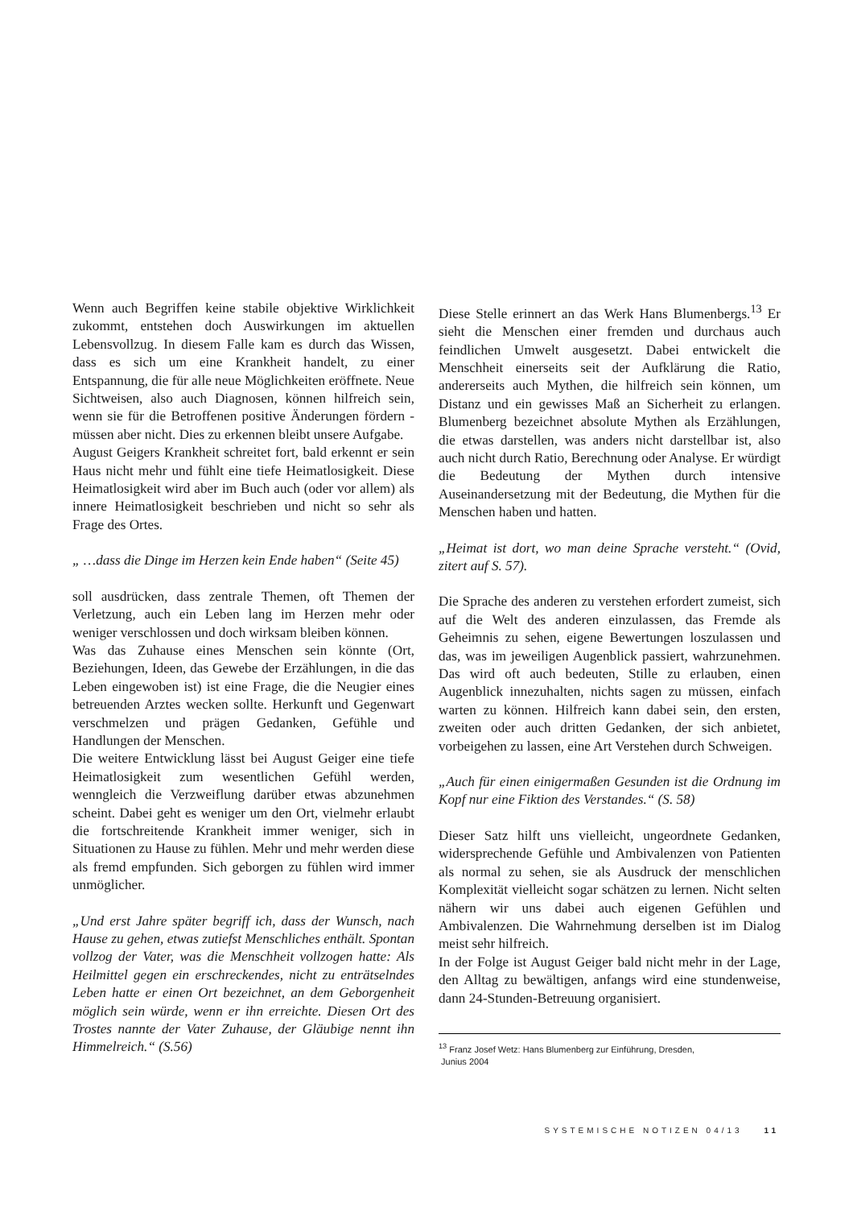Wenn auch Begriffen keine stabile objektive Wirklichkeit zukommt, entstehen doch Auswirkungen im aktuellen Lebensvollzug. In diesem Falle kam es durch das Wissen, dass es sich um eine Krankheit handelt, zu einer Entspannung, die für alle neue Möglichkeiten eröffnete. Neue Sichtweisen, also auch Diagnosen, können hilfreich sein, wenn sie für die Betroffenen positive Änderungen fördern - müssen aber nicht. Dies zu erkennen bleibt unsere Aufgabe.
August Geigers Krankheit schreitet fort, bald erkennt er sein Haus nicht mehr und fühlt eine tiefe Heimatlosigkeit. Diese Heimatlosigkeit wird aber im Buch auch (oder vor allem) als innere Heimatlosigkeit beschrieben und nicht so sehr als Frage des Ortes.
„ …dass die Dinge im Herzen kein Ende haben“ (Seite 45)
soll ausdrücken, dass zentrale Themen, oft Themen der Verletzung, auch ein Leben lang im Herzen mehr oder weniger verschlossen und doch wirksam bleiben können.
Was das Zuhause eines Menschen sein könnte (Ort, Beziehungen, Ideen, das Gewebe der Erzählungen, in die das Leben eingewoben ist) ist eine Frage, die die Neugier eines betreuenden Arztes wecken sollte. Herkunft und Gegenwart verschmelzen und prägen Gedanken, Gefühle und Handlungen der Menschen.
Die weitere Entwicklung lässt bei August Geiger eine tiefe Heimatlosigkeit zum wesentlichen Gefühl werden, wenngleich die Verzweiflung darüber etwas abzunehmen scheint. Dabei geht es weniger um den Ort, vielmehr erlaubt die fortschreitende Krankheit immer weniger, sich in Situationen zu Hause zu fühlen. Mehr und mehr werden diese als fremd empfunden. Sich geborgen zu fühlen wird immer unmöglicher.
„Und erst Jahre später begriff ich, dass der Wunsch, nach Hause zu gehen, etwas zutiefst Menschliches enthält. Spontan vollzog der Vater, was die Menschheit vollzogen hatte: Als Heilmittel gegen ein erschreckendes, nicht zu enträtselndes Leben hatte er einen Ort bezeichnet, an dem Geborgenheit möglich sein würde, wenn er ihn erreichte. Diesen Ort des Trostes nannte der Vater Zuhause, der Gläubige nennt ihn Himmelreich.“ (S.56)
Diese Stelle erinnert an das Werk Hans Blumenbergs.<sup>13</sup> Er sieht die Menschen einer fremden und durchaus auch feindlichen Umwelt ausgesetzt. Dabei entwickelt die Menschheit einerseits seit der Aufklärung die Ratio, andererseits auch Mythen, die hilfreich sein können, um Distanz und ein gewisses Maß an Sicherheit zu erlangen. Blumenberg bezeichnet absolute Mythen als Erzählungen, die etwas darstellen, was anders nicht darstellbar ist, also auch nicht durch Ratio, Berechnung oder Analyse. Er würdigt die Bedeutung der Mythen durch intensive Auseinandersetzung mit der Bedeutung, die Mythen für die Menschen haben und hatten.
„Heimat ist dort, wo man deine Sprache versteht.“ (Ovid, zitert auf S. 57).
Die Sprache des anderen zu verstehen erfordert zumeist, sich auf die Welt des anderen einzulassen, das Fremde als Geheimnis zu sehen, eigene Bewertungen loszulassen und das, was im jeweiligen Augenblick passiert, wahrzunehmen. Das wird oft auch bedeuten, Stille zu erlauben, einen Augenblick innezuhalten, nichts sagen zu müssen, einfach warten zu können. Hilfreich kann dabei sein, den ersten, zweiten oder auch dritten Gedanken, der sich anbietet, vorbeigehen zu lassen, eine Art Verstehen durch Schweigen.
„Auch für einen einigermaßen Gesunden ist die Ordnung im Kopf nur eine Fiktion des Verstandes.“ (S. 58)
Dieser Satz hilft uns vielleicht, ungeordnete Gedanken, widersprechende Gefühle und Ambivalenzen von Patienten als normal zu sehen, sie als Ausdruck der menschlichen Komplexität vielleicht sogar schätzen zu lernen. Nicht selten nähern wir uns dabei auch eigenen Gefühlen und Ambivalenzen. Die Wahrnehmung derselben ist im Dialog meist sehr hilfreich.
In der Folge ist August Geiger bald nicht mehr in der Lage, den Alltag zu bewältigen, anfangs wird eine stundenweise, dann 24-Stunden-Betreuung organisiert.
<sup>13</sup> Franz Josef Wetz: Hans Blumenberg zur Einführung, Dresden,
Junius 2004
SYSTEMISCHE NOTIZEN 04/13 11